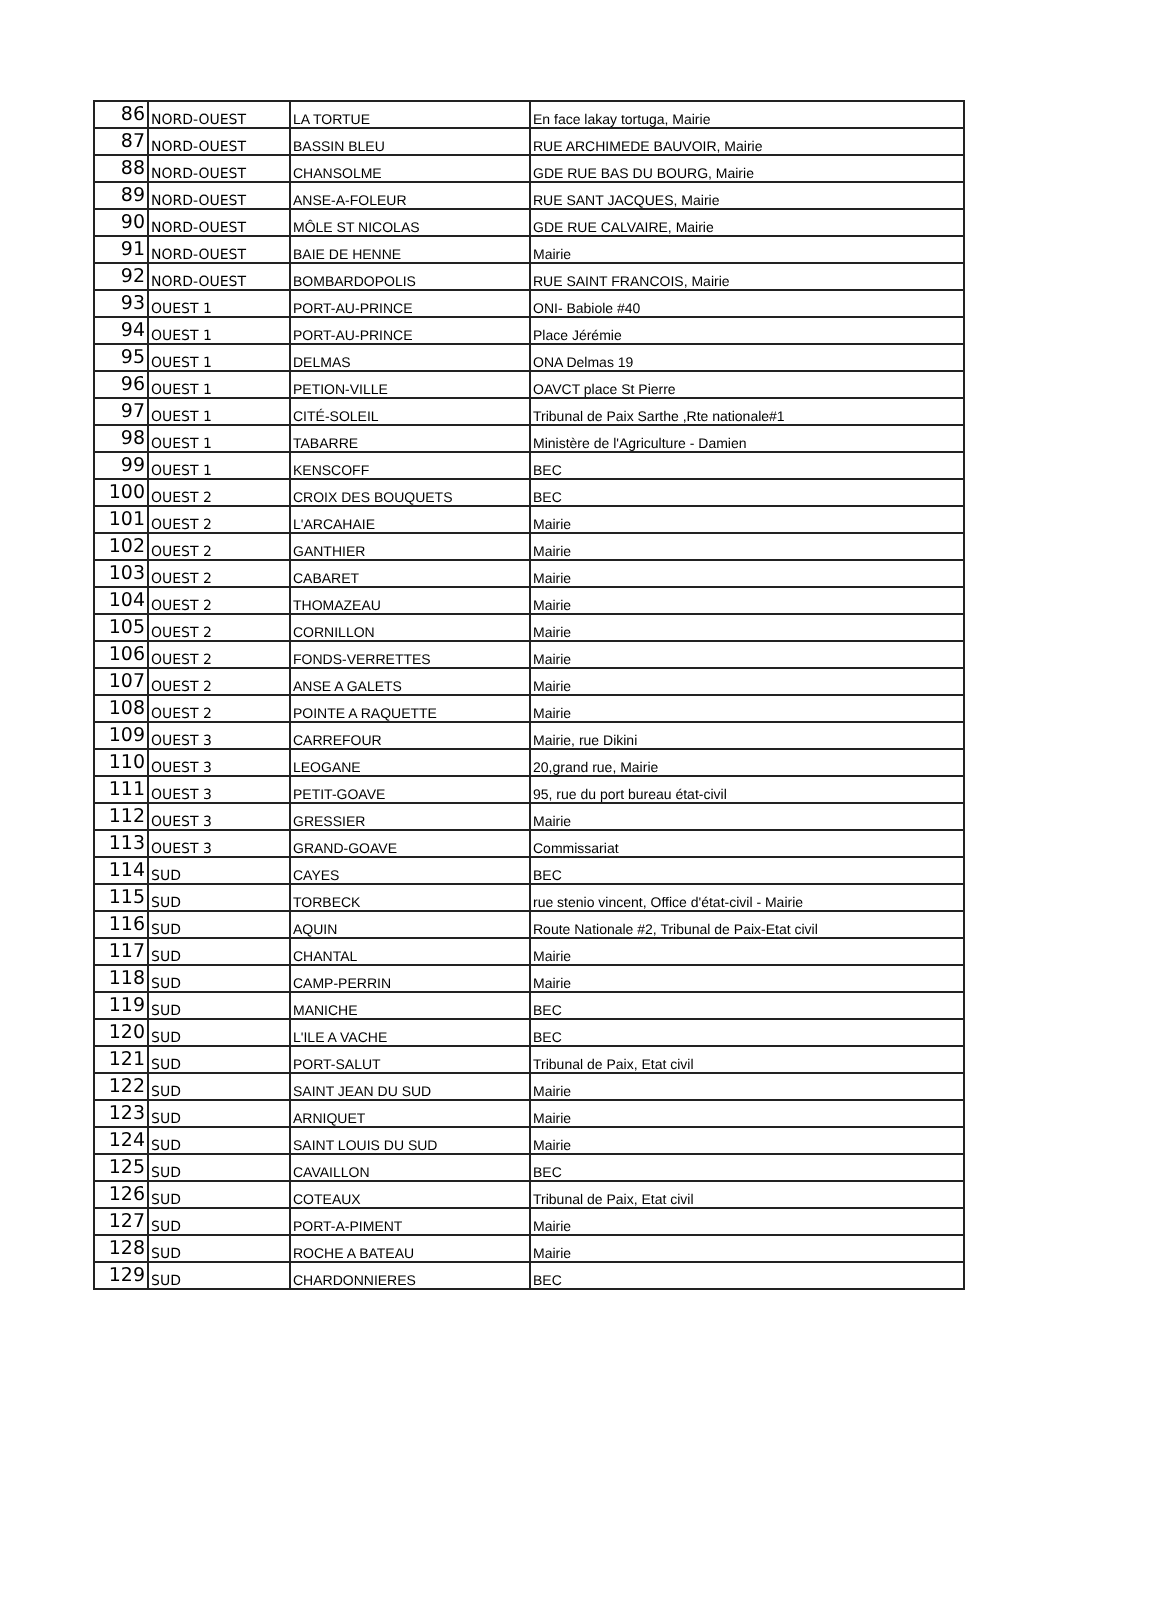| 86 | NORD-OUEST | LA TORTUE | En face lakay tortuga, Mairie |
| 87 | NORD-OUEST | BASSIN BLEU | RUE ARCHIMEDE BAUVOIR, Mairie |
| 88 | NORD-OUEST | CHANSOLME | GDE RUE BAS DU BOURG, Mairie |
| 89 | NORD-OUEST | ANSE-A-FOLEUR | RUE SANT JACQUES, Mairie |
| 90 | NORD-OUEST | MÔLE ST NICOLAS | GDE RUE CALVAIRE, Mairie |
| 91 | NORD-OUEST | BAIE DE HENNE | Mairie |
| 92 | NORD-OUEST | BOMBARDOPOLIS | RUE SAINT FRANCOIS, Mairie |
| 93 | OUEST 1 | PORT-AU-PRINCE | ONI- Babiole #40 |
| 94 | OUEST 1 | PORT-AU-PRINCE | Place Jérémie |
| 95 | OUEST 1 | DELMAS | ONA Delmas 19 |
| 96 | OUEST 1 | PETION-VILLE | OAVCT place St Pierre |
| 97 | OUEST 1 | CITÉ-SOLEIL | Tribunal de Paix Sarthe ,Rte nationale#1 |
| 98 | OUEST 1 | TABARRE | Ministère de l'Agriculture - Damien |
| 99 | OUEST 1 | KENSCOFF | BEC |
| 100 | OUEST 2 | CROIX DES BOUQUETS | BEC |
| 101 | OUEST 2 | L'ARCAHAIE | Mairie |
| 102 | OUEST 2 | GANTHIER | Mairie |
| 103 | OUEST 2 | CABARET | Mairie |
| 104 | OUEST 2 | THOMAZEAU | Mairie |
| 105 | OUEST 2 | CORNILLON | Mairie |
| 106 | OUEST 2 | FONDS-VERRETTES | Mairie |
| 107 | OUEST 2 | ANSE A GALETS | Mairie |
| 108 | OUEST 2 | POINTE A RAQUETTE | Mairie |
| 109 | OUEST 3 | CARREFOUR | Mairie, rue Dikini |
| 110 | OUEST 3 | LEOGANE | 20,grand rue, Mairie |
| 111 | OUEST 3 | PETIT-GOAVE | 95, rue du port bureau état-civil |
| 112 | OUEST 3 | GRESSIER | Mairie |
| 113 | OUEST 3 | GRAND-GOAVE | Commissariat |
| 114 | SUD | CAYES | BEC |
| 115 | SUD | TORBECK | rue stenio vincent, Office d'état-civil - Mairie |
| 116 | SUD | AQUIN | Route Nationale #2, Tribunal de Paix-Etat civil |
| 117 | SUD | CHANTAL | Mairie |
| 118 | SUD | CAMP-PERRIN | Mairie |
| 119 | SUD | MANICHE | BEC |
| 120 | SUD | L'ILE A VACHE | BEC |
| 121 | SUD | PORT-SALUT | Tribunal de Paix, Etat civil |
| 122 | SUD | SAINT JEAN DU SUD | Mairie |
| 123 | SUD | ARNIQUET | Mairie |
| 124 | SUD | SAINT LOUIS DU SUD | Mairie |
| 125 | SUD | CAVAILLON | BEC |
| 126 | SUD | COTEAUX | Tribunal de Paix, Etat civil |
| 127 | SUD | PORT-A-PIMENT | Mairie |
| 128 | SUD | ROCHE A BATEAU | Mairie |
| 129 | SUD | CHARDONNIERES | BEC |